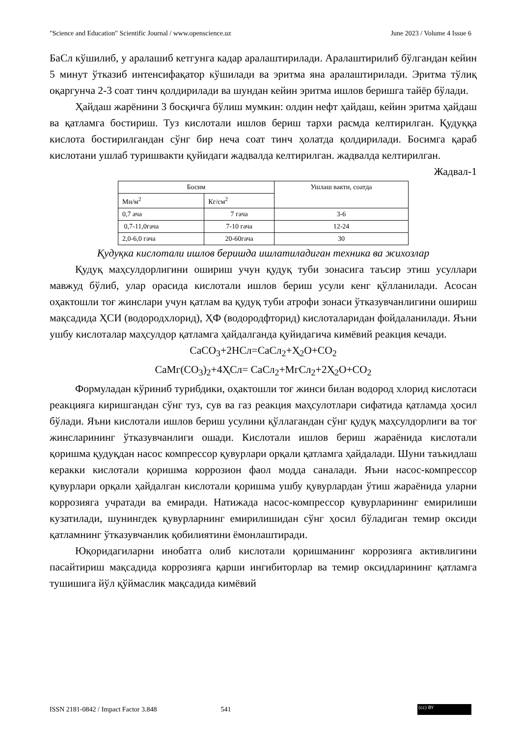"Science and Education" Scientific Journal / www.openscience.uz June 2023 / Volume 4 Issue 6
БаСл кўшилиб, у аралашиб кетгунга кадар аралаштирилади. Аралаштирилиб бўлгандан кейин 5 минут ўтказиб интенсифақатор кўшилади ва эритма яна аралаштирилади. Эритма тўлиқ оқаргунча 2-3 соат тинч қолдирилади ва шундан кейин эритма ишлов беришга тайёр бўлади.
Ҳайдаш жарёнини 3 босқичга бўлиш мумкин: олдин нефт ҳайдаш, кейин эритма ҳайдаш ва қатламга бостириш. Туз кислотали ишлов бериш тархи расмда келтирилган. Қудуққа кислота бостирилгандан сўнг бир неча соат тинч ҳолатда қолдирилади. Босимга қараб кислотани ушлаб туришвакти қуйидаги жадвалда келтирилган. жадвалда келтирилган.
Жадвал-1
| Босим | | Ушлаш вакти, соатда |
| Мн/м<sup>2</sup> | Кг/см<sup>2</sup> | |
| 0,7 ача | 7 гача | 3-6 |
| 0,7-11,0гача | 7-10 гача | 12-24 |
| 2,0-6,0 гача | 20-60гача | 30 |
Қудуқка кислотали ишлов беришда ишлатиладиган техника ва жихозлар
Қудуқ маҳсулдорлигини ошириш учун қудуқ туби зонасига таъсир этиш усуллари мавжуд бўлиб, улар орасида кислотали ишлов бериш усули кенг қўлланилади. Асосан оҳактошли тоғ жинслари учун қатлам ва қудуқ туби атрофи зонаси ўтказувчанлигини ошириш мақсадида ҲСИ (водородхлорид), ҲФ (водородфторид) кислоталаридан фойдаланилади. Яъни ушбу кислоталар маҳсулдор қатламга ҳайдалганда қуйидагича кимёвий реакция кечади.
СаСО<sub>3</sub>+2НСл=СаСл<sub>2</sub>+Ҳ<sub>2</sub>О+СО<sub>2</sub>
СаМг(СО<sub>3</sub>)<sub>2</sub>+4ҲСл= СаСл<sub>2</sub>+МгСл<sub>2</sub>+2Ҳ<sub>2</sub>О+СО<sub>2</sub>
Формуладан кўриниб турибдики, оҳактошли тоғ жинси билан водород хлорид кислотаси реакцияга киришгандан сўнг туз, сув ва газ реакция маҳсулотлари сифатида қатламда ҳосил бўлади. Яъни кислотали ишлов бериш усулини қўллагандан сўнг қудуқ маҳсулдорлиги ва тоғ жинсларининг ўтказувчанлиги ошади. Кислотали ишлов бериш жараёнида кислотали қоришма қудуқдан насос компрессор қувурлари орқали қатламга ҳайдалади. Шуни таъкидлаш керакки кислотали қоришма коррозион фаол модда саналади. Яъни насос-компрессор қувурлари орқали ҳайдалган кислотали қоришма ушбу қувурлардан ўтиш жараёнида уларни коррозияга учратади ва емиради. Натижада насос-компрессор қувурларининг емирилиши кузатилади, шунингдек қувурларнинг емирилишидан сўнг ҳосил бўладиган темир оксиди қатламнинг ўтказувчанлик қобилиятини ёмонлаштиради.
Юқоридагиларни инобатга олиб кислотали қоришманинг коррозияга активлигини пасайтириш мақсадида коррозияга қарши ингибиторлар ва темир оксидларининг қатламга тушишига йўл қўймаслик мақсадида кимёвий
ISSN 2181-0842 / Impact Factor 3.848 541 (cc) BY